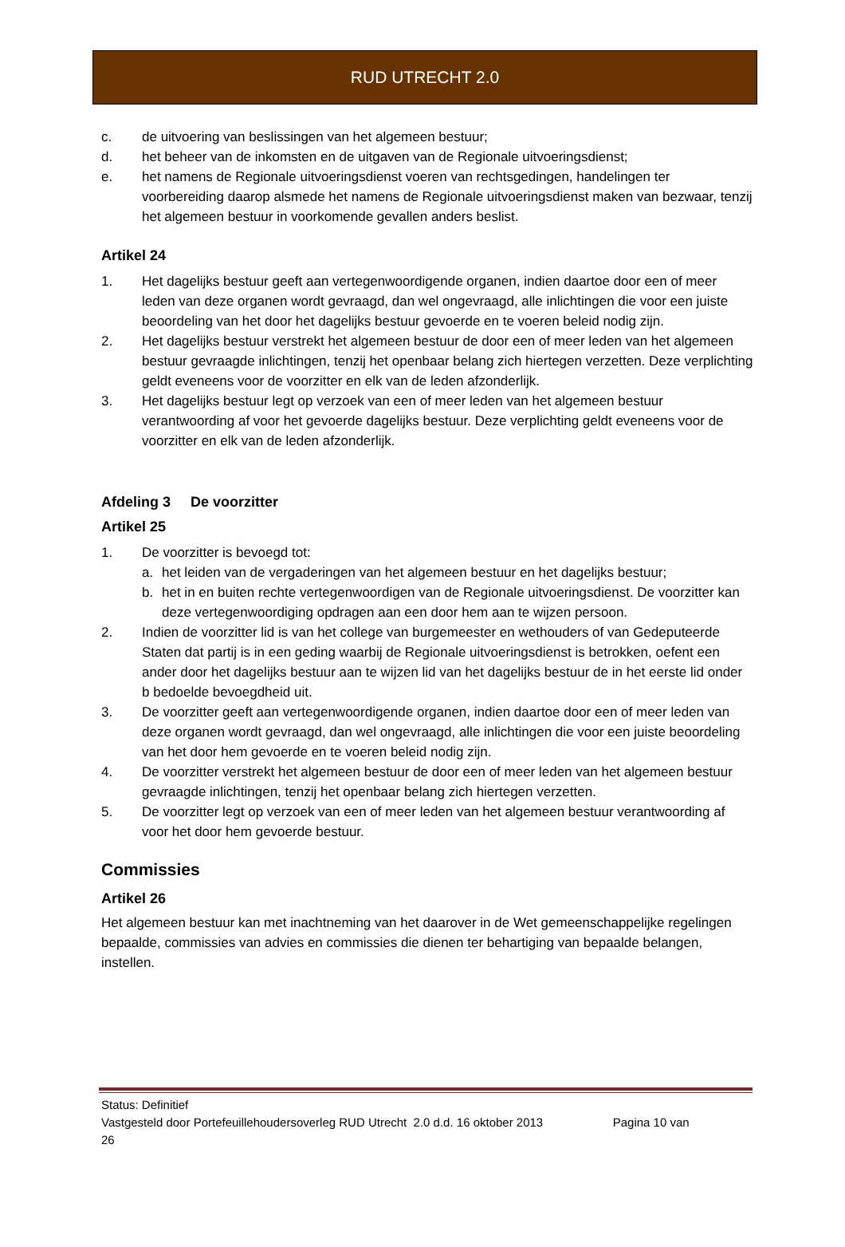RUD UTRECHT 2.0
c. de uitvoering van beslissingen van het algemeen bestuur;
d. het beheer van de inkomsten en de uitgaven van de Regionale uitvoeringsdienst;
e. het namens de Regionale uitvoeringsdienst voeren van rechtsgedingen, handelingen ter voorbereiding daarop alsmede het namens de Regionale uitvoeringsdienst maken van bezwaar, tenzij het algemeen bestuur in voorkomende gevallen anders beslist.
Artikel 24
1. Het dagelijks bestuur geeft aan vertegenwoordigende organen, indien daartoe door een of meer leden van deze organen wordt gevraagd, dan wel ongevraagd, alle inlichtingen die voor een juiste beoordeling van het door het dagelijks bestuur gevoerde en te voeren beleid nodig zijn.
2. Het dagelijks bestuur verstrekt het algemeen bestuur de door een of meer leden van het algemeen bestuur gevraagde inlichtingen, tenzij het openbaar belang zich hiertegen verzetten. Deze verplichting geldt eveneens voor de voorzitter en elk van de leden afzonderlijk.
3. Het dagelijks bestuur legt op verzoek van een of meer leden van het algemeen bestuur verantwoording af voor het gevoerde dagelijks bestuur. Deze verplichting geldt eveneens voor de voorzitter en elk van de leden afzonderlijk.
Afdeling 3 De voorzitter
Artikel 25
1. De voorzitter is bevoegd tot:
a. het leiden van de vergaderingen van het algemeen bestuur en het dagelijks bestuur;
b. het in en buiten rechte vertegenwoordigen van de Regionale uitvoeringsdienst. De voorzitter kan deze vertegenwoordiging opdragen aan een door hem aan te wijzen persoon.
2. Indien de voorzitter lid is van het college van burgemeester en wethouders of van Gedeputeerde Staten dat partij is in een geding waarbij de Regionale uitvoeringsdienst is betrokken, oefent een ander door het dagelijks bestuur aan te wijzen lid van het dagelijks bestuur de in het eerste lid onder b bedoelde bevoegdheid uit.
3. De voorzitter geeft aan vertegenwoordigende organen, indien daartoe door een of meer leden van deze organen wordt gevraagd, dan wel ongevraagd, alle inlichtingen die voor een juiste beoordeling van het door hem gevoerde en te voeren beleid nodig zijn.
4. De voorzitter verstrekt het algemeen bestuur de door een of meer leden van het algemeen bestuur gevraagde inlichtingen, tenzij het openbaar belang zich hiertegen verzetten.
5. De voorzitter legt op verzoek van een of meer leden van het algemeen bestuur verantwoording af voor het door hem gevoerde bestuur.
Commissies
Artikel 26
Het algemeen bestuur kan met inachtneming van het daarover in de Wet gemeenschappelijke regelingen bepaalde, commissies van advies en commissies die dienen ter behartiging van bepaalde belangen, instellen.
Status: Definitief
Vastgesteld door Portefeuillehoudersoverleg RUD Utrecht 2.0 d.d. 16 oktober 2013 Pagina 10 van
26